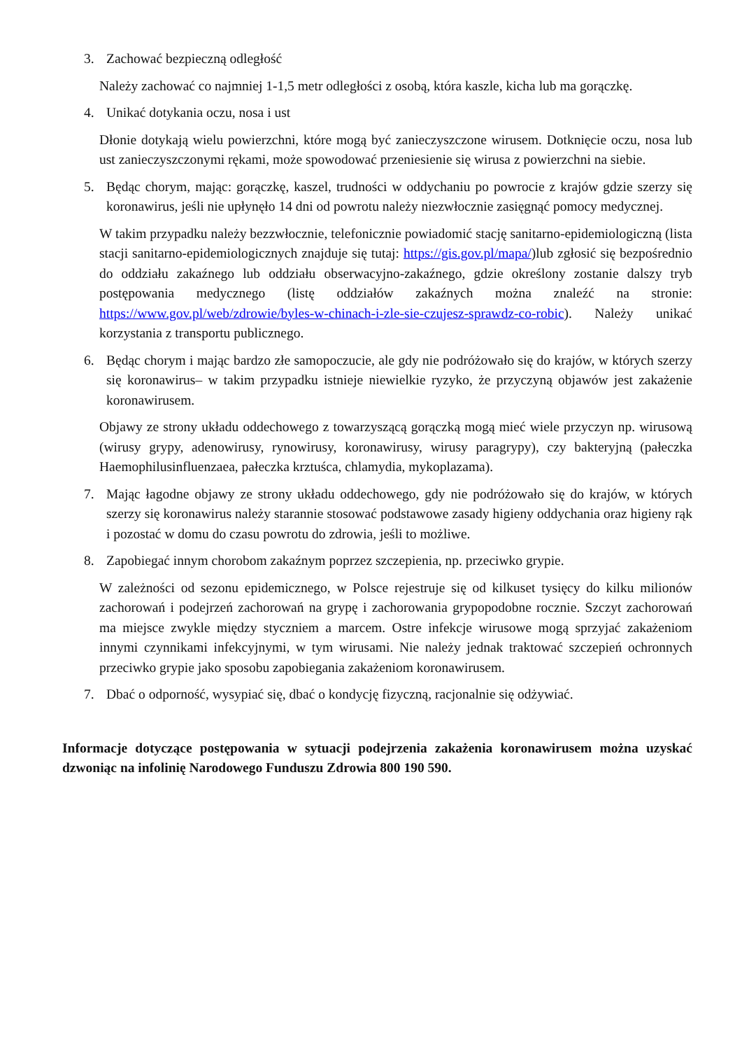3. Zachować bezpieczną odległość
Należy zachować co najmniej 1-1,5 metr odległości z osobą, która kaszle, kicha lub ma gorączkę.
4. Unikać dotykania oczu, nosa i ust
Dłonie dotykają wielu powierzchni, które mogą być zanieczyszczone wirusem. Dotknięcie oczu, nosa lub ust zanieczyszczonymi rękami, może spowodować przeniesienie się wirusa z powierzchni na siebie.
5. Będąc chorym, mając: gorączkę, kaszel, trudności w oddychaniu po powrocie z krajów gdzie szerzy się koronawirus, jeśli nie upłynęło 14 dni od powrotu należy niezwłocznie zasięgnąć pomocy medycznej.
W takim przypadku należy bezzwłocznie, telefonicznie powiadomić stację sanitarno-epidemiologiczną (lista stacji sanitarno-epidemiologicznych znajduje się tutaj: https://gis.gov.pl/mapa/)lub zgłosić się bezpośrednio do oddziału zakaźnego lub oddziału obserwacyjno-zakaźnego, gdzie określony zostanie dalszy tryb postępowania medycznego (listę oddziałów zakaźnych można znaleźć na stronie: https://www.gov.pl/web/zdrowie/byles-w-chinach-i-zle-sie-czujesz-sprawdz-co-robic). Należy unikać korzystania z transportu publicznego.
6. Będąc chorym i mając bardzo złe samopoczucie, ale gdy nie podróżowało się do krajów, w których szerzy się koronawirus– w takim przypadku istnieje niewielkie ryzyko, że przyczyną objawów jest zakażenie koronawirusem.
Objawy ze strony układu oddechowego z towarzyszącą gorączką mogą mieć wiele przyczyn np. wirusową (wirusy grypy, adenowirusy, rynowirusy, koronawirusy, wirusy paragrypy), czy bakteryjną (pałeczka Haemophilusinfluenzaea, pałeczka krztuśca, chlamydia, mykoplazama).
7. Mając łagodne objawy ze strony układu oddechowego, gdy nie podróżowało się do krajów, w których szerzy się koronawirus należy starannie stosować podstawowe zasady higieny oddychania oraz higieny rąk i pozostać w domu do czasu powrotu do zdrowia, jeśli to możliwe.
8. Zapobiegać innym chorobom zakaźnym poprzez szczepienia, np. przeciwko grypie.
W zależności od sezonu epidemicznego, w Polsce rejestruje się od kilkuset tysięcy do kilku milionów zachorowań i podejrzeń zachorowań na grypę i zachorowania grypopodobne rocznie. Szczyt zachorowań ma miejsce zwykle między styczniem a marcem. Ostre infekcje wirusowe mogą sprzyjać zakażeniom innymi czynnikami infekcyjnymi, w tym wirusami. Nie należy jednak traktować szczepień ochronnych przeciwko grypie jako sposobu zapobiegania zakażeniom koronawirusem.
7. Dbać o odporność, wysypiać się, dbać o kondycję fizyczną, racjonalnie się odżywiać.
Informacje dotyczące postępowania w sytuacji podejrzenia zakażenia koronawirusem można uzyskać dzwoniąc na infolinię Narodowego Funduszu Zdrowia 800 190 590.